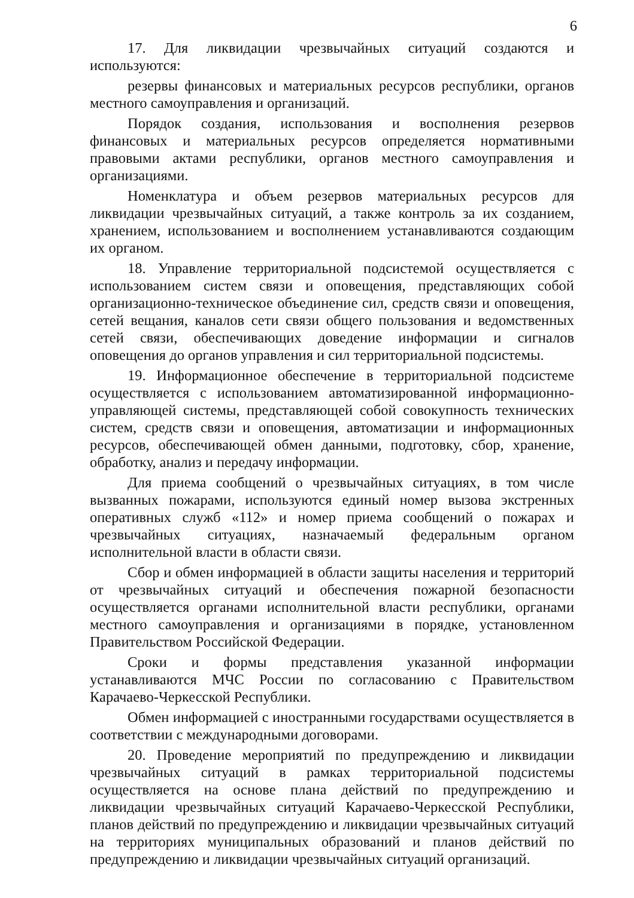6
17. Для ликвидации чрезвычайных ситуаций создаются и используются:
резервы финансовых и материальных ресурсов республики, органов местного самоуправления и организаций.
Порядок создания, использования и восполнения резервов финансовых и материальных ресурсов определяется нормативными правовыми актами республики, органов местного самоуправления и организациями.
Номенклатура и объем резервов материальных ресурсов для ликвидации чрезвычайных ситуаций, а также контроль за их созданием, хранением, использованием и восполнением устанавливаются создающим их органом.
18. Управление территориальной подсистемой осуществляется с использованием систем связи и оповещения, представляющих собой организационно-техническое объединение сил, средств связи и оповещения, сетей вещания, каналов сети связи общего пользования и ведомственных сетей связи, обеспечивающих доведение информации и сигналов оповещения до органов управления и сил территориальной подсистемы.
19. Информационное обеспечение в территориальной подсистеме осуществляется с использованием автоматизированной информационно-управляющей системы, представляющей собой совокупность технических систем, средств связи и оповещения, автоматизации и информационных ресурсов, обеспечивающей обмен данными, подготовку, сбор, хранение, обработку, анализ и передачу информации.
Для приема сообщений о чрезвычайных ситуациях, в том числе вызванных пожарами, используются единый номер вызова экстренных оперативных служб «112» и номер приема сообщений о пожарах и чрезвычайных ситуациях, назначаемый федеральным органом исполнительной власти в области связи.
Сбор и обмен информацией в области защиты населения и территорий от чрезвычайных ситуаций и обеспечения пожарной безопасности осуществляется органами исполнительной власти республики, органами местного самоуправления и организациями в порядке, установленном Правительством Российской Федерации.
Сроки и формы представления указанной информации устанавливаются МЧС России по согласованию с Правительством Карачаево-Черкесской Республики.
Обмен информацией с иностранными государствами осуществляется в соответствии с международными договорами.
20. Проведение мероприятий по предупреждению и ликвидации чрезвычайных ситуаций в рамках территориальной подсистемы осуществляется на основе плана действий по предупреждению и ликвидации чрезвычайных ситуаций Карачаево-Черкесской Республики, планов действий по предупреждению и ликвидации чрезвычайных ситуаций на территориях муниципальных образований и планов действий по предупреждению и ликвидации чрезвычайных ситуаций организаций.